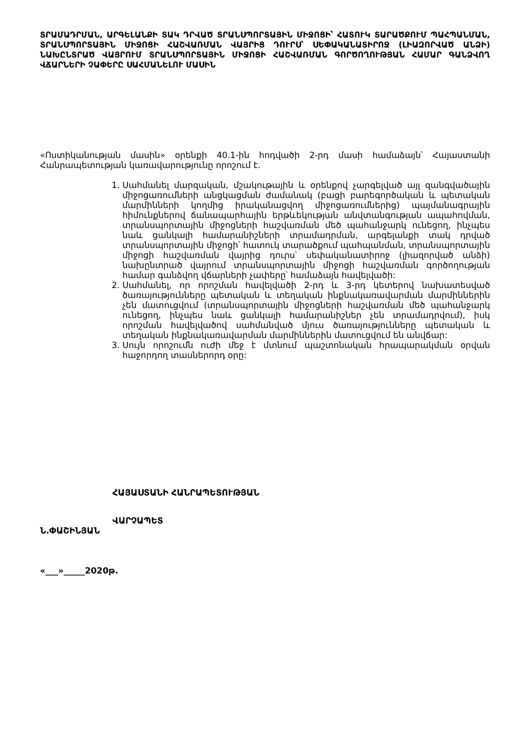ՏՐԱՄԱԴՐՄԱՆ, ԱՐԳԵԼԱՆՔԻ ՏԱԿ ԴՐՎԱԾ ՏՐԱՆՍՊՈՐՏԱՅԻՆ ՄԻՋՈՑԻ՝ ՀԱՏՈՒԿ ՏԱՐԱԾՔՈՒՄ ՊԱՀՊԱՆՄԱՆ, ՏՐԱՆՍՊՈՐՏԱՅԻՆ ՄԻՋՈՑԻ ՀԱՇՎԱՌՄԱՆ ՎԱՅՐԻՑ ԴՈՒՐՍ՝ ՍԵՓԱԿԱՆԱՏԻՐՈՋ (ԼԻԱԶՈՐՎԱԾ ԱՆՁԻ) ՆԱԽԸՆՏՐԱԾ ՎԱՅՐՈՒՄ ՏՐԱՆՍՊՈՐՏԱՅԻՆ ՄԻՋՈՑԻ ՀԱՇՎԱՌՄԱՆ ԳՈՐԾՈՂՈՒԹՅԱՆ ՀԱՄԱՐ ԳԱՆՁՎՈՂ ՎՃԱՐՆԵՐԻ ՉԱՓԵՐԸ ՍԱՀՄԱՆԵԼՈՒ ՄԱՍԻՆ
«Ոստիկանության մասին» օրենքի 40.1-ին հոդվածի 2-րդ մասի համաձայն՝ Հայաստանի Հանրապետության կառավարությունը որոշում է.
1. Սահմանել մարզական, մշակութային և օրենքով չարգելված այլ զանգվածային միջոցառումների անցկացման ժամանակ (բացի բարեգործական և պետական մարմինների կողմից իրականացվող միջոցառումներից) պայմանագրային հիմունքներով ճանապարհային երթևեկության անվտանգության ապահովման, տրանսպորտային միջոցների հաշվառման մեծ պահանջարկ ունեցող, ինչպես նաև ցանկալի համարանիշների տրամադրման, արգելանքի տակ դրված տրանսպորտային միջոցի՝ հատուկ տարածքում պահպանման, տրանսպորտային միջոցի հաշվառման վայրից դուրս՝ սեփականատիրոջ (լիազորված անձի) նախընտրած վայրում տրանսպորտային միջոցի հաշվառման գործողության համար գանձվող վճարների չափերը՝ համաձայն հավելվածի:
2. Սահմանել, որ որոշման հավելվածի 2-րդ և 3-րդ կետերով նախատեսված ծառայությունները պետական և տեղական ինքնակառավարման մարմիններին չեն մատուցվում (տրանսպորտային միջոցների հաշվառման մեծ պահանջարկ ունեցող, ինչպես նաև ցանկալի համարանիշներ չեն տրամադրվում), իսկ որոշման հավելվածով սահմանված մյուս ծառայությունները պետական և տեղական ինքնակառավարման մարմիններին մատուցվում են անվճար:
3. Սույն որոշումն ուժի մեջ է մտնում պաշտոնական հրապարակման օրվան հաջորդող տասներորդ օրը:
ՀԱՅԱՍՏԱՆԻ ՀԱՆՐԱՊԵՏՈՒԹՅԱՆ
ՎԱՐՉԱՊԵՏ
Ն.ՓԱՇԻՆՅԱՆ
«___»_____2020թ.